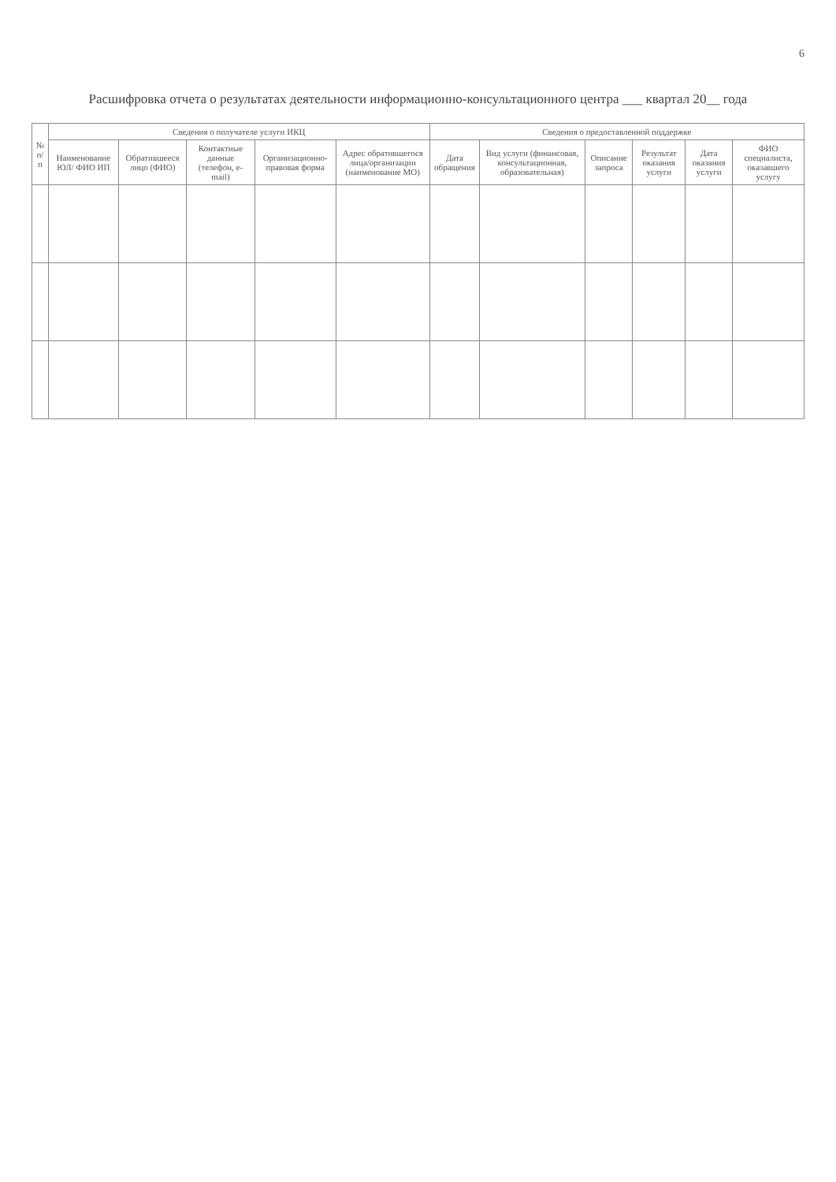6
Расшифровка отчета о результатах деятельности информационно-консультационного центра ___ квартал 20__ года
| № п/п | Сведения о получателе услуги ИКЦ | | | | | Сведения о предоставленной поддержке | | | | | |
| --- | --- | --- | --- | --- | --- | --- | --- | --- | --- | --- | --- |
| | Наименование ЮЛ/ ФИО ИП | Обратившееся лицо (ФИО) | Контактные данные (телефон, e-mail) | Организационно-правовая форма | Адрес обратившегося лица/организации (наименование МО) | Дата обращения | Вид услуги (финансовая, консультационная, образовательная) | Описание запроса | Результат оказания услуги | Дата оказания услуги | ФИО специалиста, оказавшего услугу |